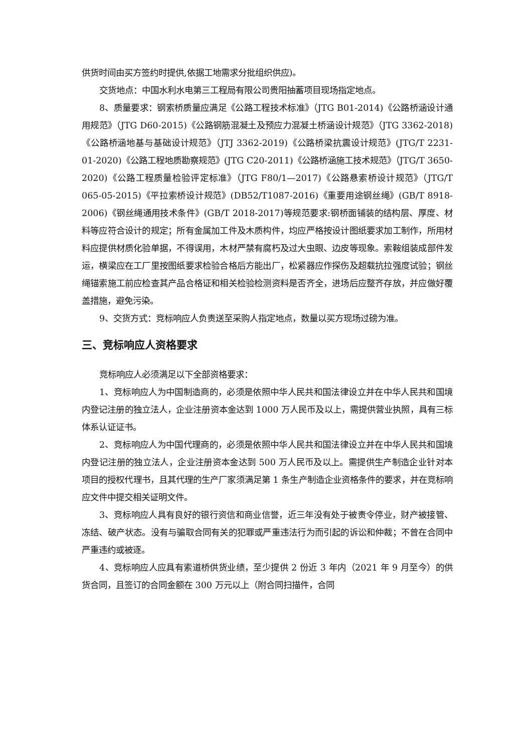供货时间由买方签约时提供,依据工地需求分批组织供应)。
交货地点：中国水利水电第三工程局有限公司贵阳抽蓄项目现场指定地点。
8、质量要求：钢索桥质量应满足《公路工程技术标准》（JTG B01-2014)《公路桥涵设计通用规范》（JTG D60-2015)《公路钢筋混凝土及预应力混凝土桥涵设计规范》（JTG 3362-2018)《公路桥涵地基与基础设计规范》（JTJ 3362-2019)《公路桥梁抗震设计规范》(JTG/T 2231-01-2020)《公路工程地质勘察规范》(JTG C20-2011)《公路桥涵施工技术规范》（JTG/T 3650-2020)《公路工程质量检验评定标准》（JTG F80/1—2017)《公路悬索桥设计规范》（JTG/T 065-05-2015)《平拉索桥设计规范》(DB52/T1087-2016)《重要用途钢丝绳》(GB/T 8918-2006)《钢丝绳通用技术条件》(GB/T 2018-2017)等规范要求:钢桥面铺装的结构层、厚度、材料等应符合设计的规定；所有金属加工件及木质构件，均应严格按设计图纸要求加工制作，所用材料应提供材质化验单据，不得误用，木材严禁有腐朽及过大虫眼、边皮等现象。索鞍组装成部件发运，横梁应在工厂里按图纸要求检验合格后方能出厂，松紧器应作探伤及超载抗拉强度试验；钢丝绳锚索施工前应检查其产品合格证和相关检验检测资料是否齐全，进场后应整齐存放，并应做好覆盖措施，避免污染。
9、交货方式：竞标响应人负责送至采购人指定地点，数量以买方现场过磅为准。
三、竞标响应人资格要求
竞标响应人必须满足以下全部资格要求：
1、竞标响应人为中国制造商的，必须是依照中华人民共和国法律设立并在中华人民共和国境内登记注册的独立法人，企业注册资本金达到 1000 万人民币及以上，需提供营业执照，具有三标体系认证证书。
2、竞标响应人为中国代理商的，必须是依照中华人民共和国法律设立并在中华人民共和国境内登记注册的独立法人，企业注册资本金达到 500 万人民币及以上。需提供生产制造企业针对本项目的授权代理书，且其代理的生产厂家须满足第 1 条生产制造企业资格条件的要求，并在竞标响应文件中提交相关证明文件。
3、竞标响应人具有良好的银行资信和商业信誉，近三年没有处于被责令停业，财产被接管、冻结、破产状态。没有与骗取合同有关的犯罪或严重违法行为而引起的诉讼和仲裁；不曾在合同中严重违约或被逐。
4、竞标响应人应具有索道桥供货业绩，至少提供 2 份近 3 年内（2021 年 9 月至今）的供货合同，且签订的合同金额在 300 万元以上（附合同扫描件，合同